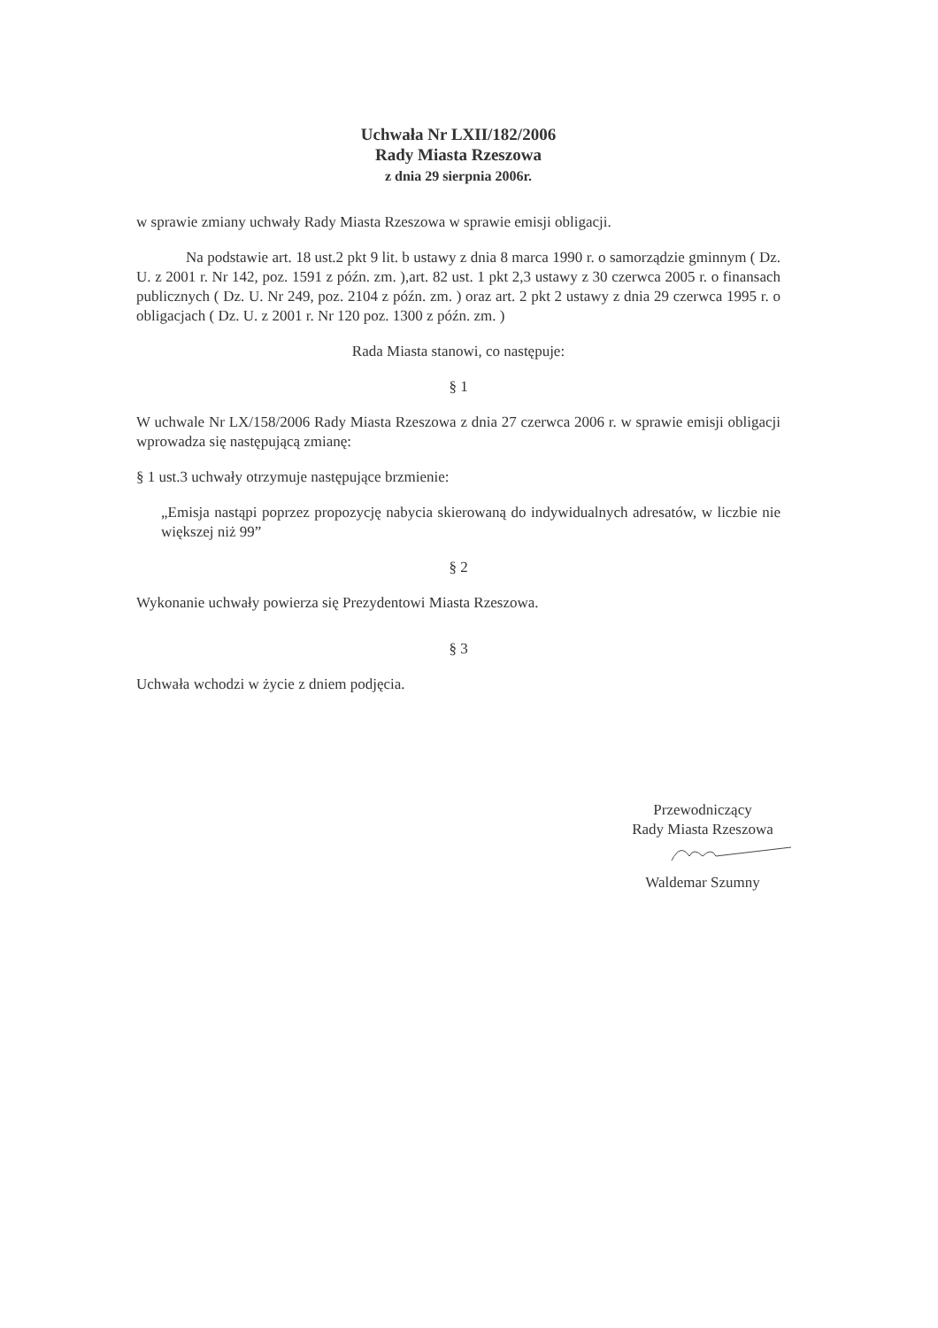Uchwała Nr LXII/182/2006
Rady Miasta Rzeszowa
z dnia 29 sierpnia 2006r.
w sprawie zmiany uchwały Rady Miasta Rzeszowa w sprawie emisji obligacji.
Na podstawie art. 18 ust.2 pkt 9 lit. b ustawy z dnia 8 marca 1990 r. o samorządzie gminnym ( Dz. U. z 2001 r. Nr 142, poz. 1591 z późn. zm. ),art. 82 ust. 1 pkt 2,3 ustawy z 30 czerwca 2005 r. o finansach publicznych ( Dz. U. Nr 249, poz. 2104 z późn. zm. ) oraz art. 2 pkt 2 ustawy z dnia 29 czerwca 1995 r. o obligacjach ( Dz. U. z 2001 r. Nr 120 poz. 1300 z późn. zm. )
Rada Miasta stanowi, co następuje:
§ 1
W uchwale Nr LX/158/2006 Rady Miasta Rzeszowa z dnia 27 czerwca 2006 r. w sprawie emisji obligacji wprowadza się następującą zmianę:
§ 1 ust.3 uchwały otrzymuje następujące brzmienie:
„Emisja nastąpi poprzez propozycję nabycia skierowaną do indywidualnych adresatów, w liczbie nie większej niż 99”
§ 2
Wykonanie uchwały powierza się Prezydentowi Miasta Rzeszowa.
§ 3
Uchwała wchodzi w życie z dniem podjęcia.
Przewodniczący
Rady Miasta Rzeszowa
Waldemar Szumny